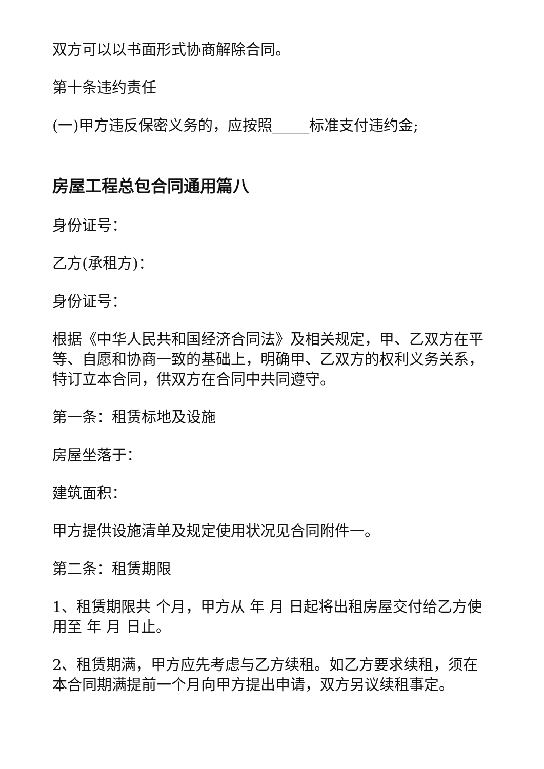双方可以以书面形式协商解除合同。
第十条违约责任
(一)甲方违反保密义务的，应按照_____标准支付违约金;
房屋工程总包合同通用篇八
身份证号：
乙方(承租方)：
身份证号：
根据《中华人民共和国经济合同法》及相关规定，甲、乙双方在平等、自愿和协商一致的基础上，明确甲、乙双方的权利义务关系，特订立本合同，供双方在合同中共同遵守。
第一条：租赁标地及设施
房屋坐落于：
建筑面积：
甲方提供设施清单及规定使用状况见合同附件一。
第二条：租赁期限
1、租赁期限共 个月，甲方从 年 月 日起将出租房屋交付给乙方使用至 年 月 日止。
2、租赁期满，甲方应先考虑与乙方续租。如乙方要求续租，须在本合同期满提前一个月向甲方提出申请，双方另议续租事定。